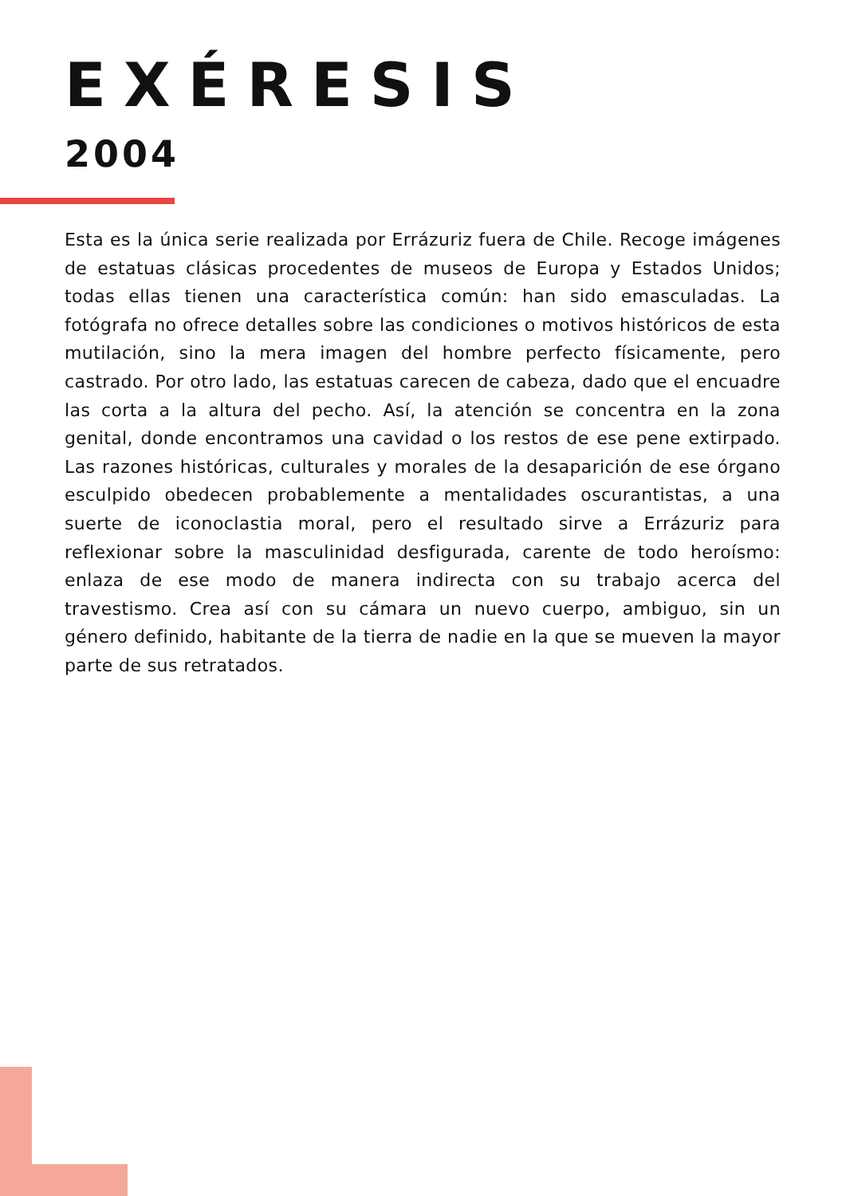EXÉRESIS
2004
Esta es la única serie realizada por Errázuriz fuera de Chile. Recoge imágenes de estatuas clásicas procedentes de museos de Europa y Estados Unidos; todas ellas tienen una característica común: han sido emasculadas. La fotógrafa no ofrece detalles sobre las condiciones o motivos históricos de esta mutilación, sino la mera imagen del hombre perfecto físicamente, pero castrado. Por otro lado, las estatuas carecen de cabeza, dado que el encuadre las corta a la altura del pecho. Así, la atención se concentra en la zona genital, donde encontramos una cavidad o los restos de ese pene extirpado. Las razones históricas, culturales y morales de la desaparición de ese órgano esculpido obedecen probablemente a mentalidades oscurantistas, a una suerte de iconoclastia moral, pero el resultado sirve a Errázuriz para reflexionar sobre la masculinidad desfigurada, carente de todo heroísmo: enlaza de ese modo de manera indirecta con su trabajo acerca del travestismo. Crea así con su cámara un nuevo cuerpo, ambiguo, sin un género definido, habitante de la tierra de nadie en la que se mueven la mayor parte de sus retratados.